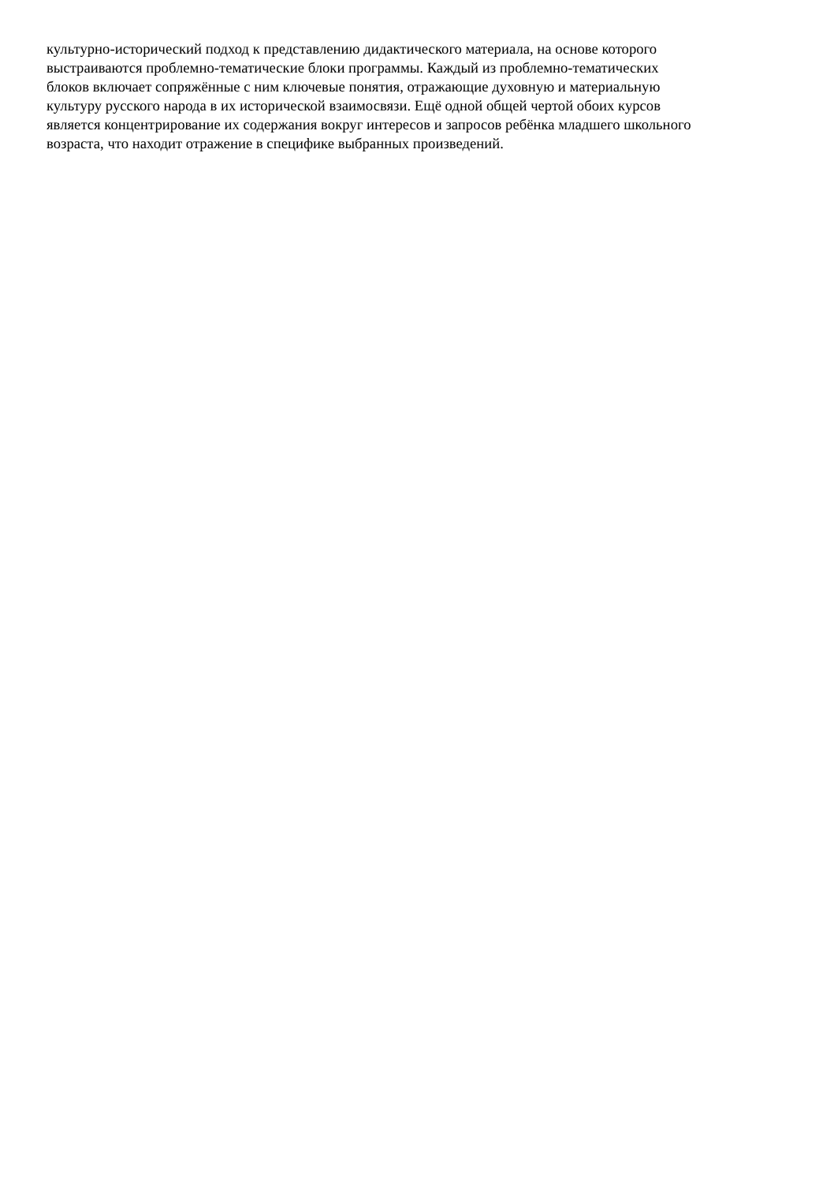культурно-исторический подход к представлению дидактического материала, на основе которого
выстраиваются проблемно-тематические блоки программы. Каждый из проблемно-тематических
блоков включает сопряжённые с ним ключевые понятия, отражающие духовную и материальную
культуру русского народа в их исторической взаимосвязи. Ещё одной общей чертой обоих курсов
является концентрирование их содержания вокруг интересов и запросов ребёнка младшего школьного
возраста, что находит отражение в специфике выбранных произведений.